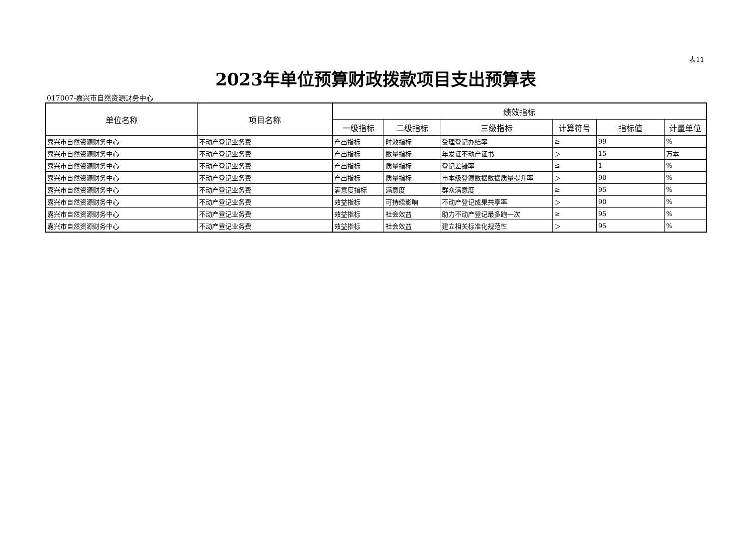表11
2023年单位预算财政拨款项目支出预算表
017007-嘉兴市自然资源财务中心
| 单位名称 | 项目名称 | 绩效指标 | | | | | |
| --- | --- | --- | --- | --- | --- | --- | --- |
| | | 一级指标 | 二级指标 | 三级指标 | 计算符号 | 指标值 | 计量单位 |
| 嘉兴市自然资源财务中心 | 不动产登记业务费 | 产出指标 | 时效指标 | 受理登记办结率 | ≥ | 99 | % |
| 嘉兴市自然资源财务中心 | 不动产登记业务费 | 产出指标 | 数量指标 | 年发证不动产证书 | ＞ | 15 | 万本 |
| 嘉兴市自然资源财务中心 | 不动产登记业务费 | 产出指标 | 质量指标 | 登记差错率 | ≤ | 1 | % |
| 嘉兴市自然资源财务中心 | 不动产登记业务费 | 产出指标 | 质量指标 | 市本级登簿数据数据质量提升率 | ＞ | 90 | % |
| 嘉兴市自然资源财务中心 | 不动产登记业务费 | 满意度指标 | 满意度 | 群众满意度 | ≥ | 95 | % |
| 嘉兴市自然资源财务中心 | 不动产登记业务费 | 效益指标 | 可持续影响 | 不动产登记成果共享率 | ＞ | 90 | % |
| 嘉兴市自然资源财务中心 | 不动产登记业务费 | 效益指标 | 社会效益 | 助力不动产登记最多跑一次 | ≥ | 95 | % |
| 嘉兴市自然资源财务中心 | 不动产登记业务费 | 效益指标 | 社会效益 | 建立相关标准化规范性 | ＞ | 95 | % |